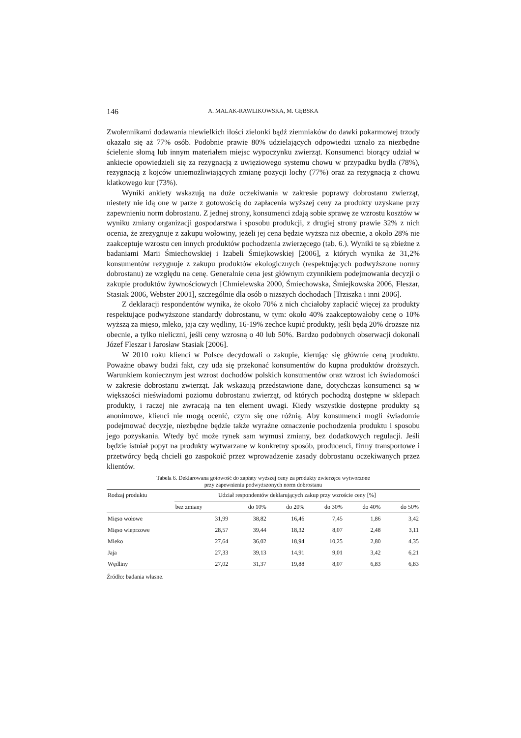146 A. MALAK-RAWLIKOWSKA, M. GĘBSKA
Zwolennikami dodawania niewielkich ilości zielonki bądź ziemniaków do dawki pokarmowej trzody okazało się aż 77% osób. Podobnie prawie 80% udzielających odpowiedzi uznało za niezbędne ścielenie słomą lub innym materiałem miejsc wypoczynku zwierząt. Konsumenci biorący udział w ankiecie opowiedzieli się za rezygnacją z uwięziowego systemu chowu w przypadku bydła (78%), rezygnacją z kojców uniemożliwiających zmianę pozycji lochy (77%) oraz za rezygnacją z chowu klatkowego kur (73%).
Wyniki ankiety wskazują na duże oczekiwania w zakresie poprawy dobrostanu zwierząt, niestety nie idą one w parze z gotowością do zapłacenia wyższej ceny za produkty uzyskane przy zapewnieniu norm dobrostanu. Z jednej strony, konsumenci zdają sobie sprawę ze wzrostu kosztów w wyniku zmiany organizacji gospodarstwa i sposobu produkcji, z drugiej strony prawie 32% z nich ocenia, że zrezygnuje z zakupu wołowiny, jeżeli jej cena będzie wyższa niż obecnie, a około 28% nie zaakceptuje wzrostu cen innych produktów pochodzenia zwierzęcego (tab. 6.). Wyniki te są zbieżne z badaniami Marii Śmiechowskiej i Izabeli Śmiejkowskiej [2006], z których wynika że 31,2% konsumentów rezygnuje z zakupu produktów ekologicznych (respektujących podwyższone normy dobrostanu) ze względu na cenę. Generalnie cena jest głównym czynnikiem podejmowania decyzji o zakupie produktów żywnościowych [Chmielewska 2000, Śmiechowska, Śmiejkowska 2006, Fleszar, Stasiak 2006, Webster 2001], szczególnie dla osób o niższych dochodach [Trziszka i inni 2006].
Z deklaracji respondentów wynika, że około 70% z nich chciałoby zapłacić więcej za produkty respektujące podwyższone standardy dobrostanu, w tym: około 40% zaakceptowałoby cenę o 10% wyższą za mięso, mleko, jaja czy wędliny, 16-19% zechce kupić produkty, jeśli będą 20% droższe niż obecnie, a tylko nieliczni, jeśli ceny wzrosną o 40 lub 50%. Bardzo podobnych obserwacji dokonali Józef Fleszar i Jarosław Stasiak [2006].
W 2010 roku klienci w Polsce decydowali o zakupie, kierując się głównie ceną produktu. Poważne obawy budzi fakt, czy uda się przekonać konsumentów do kupna produktów droższych. Warunkiem koniecznym jest wzrost dochodów polskich konsumentów oraz wzrost ich świadomości w zakresie dobrostanu zwierząt. Jak wskazują przedstawione dane, dotychczas konsumenci są w większości nieświadomi poziomu dobrostanu zwierząt, od których pochodzą dostępne w sklepach produkty, i raczej nie zwracają na ten element uwagi. Kiedy wszystkie dostępne produkty są anonimowe, klienci nie mogą ocenić, czym się one różnią. Aby konsumenci mogli świadomie podejmować decyzje, niezbędne będzie także wyraźne oznaczenie pochodzenia produktu i sposobu jego pozyskania. Wtedy być może rynek sam wymusi zmiany, bez dodatkowych regulacji. Jeśli będzie istniał popyt na produkty wytwarzane w konkretny sposób, producenci, firmy transportowe i przetwórcy będą chcieli go zaspokoić przez wprowadzenie zasady dobrostanu oczekiwanych przez klientów.
Tabela 6. Deklarowana gotowość do zapłaty wyższej ceny za produkty zwierzęce wytworzone
przy zapewnieniu podwyższonych norm dobrostanu
| Rodzaj produktu | Udział respondentów deklarujących zakup przy wzroście ceny [%] | | | | | |
| --- | --- | --- | --- | --- | --- | --- |
| | bez zmiany | do 10% | do 20% | do 30% | do 40% | do 50% |
| Mięso wołowe | 31,99 | 38,82 | 16,46 | 7,45 | 1,86 | 3,42 |
| Mięso wieprzowe | 28,57 | 39,44 | 18,32 | 8,07 | 2,48 | 3,11 |
| Mleko | 27,64 | 36,02 | 18,94 | 10,25 | 2,80 | 4,35 |
| Jaja | 27,33 | 39,13 | 14,91 | 9,01 | 3,42 | 6,21 |
| Wędliny | 27,02 | 31,37 | 19,88 | 8,07 | 6,83 | 6,83 |
Źródło: badania własne.